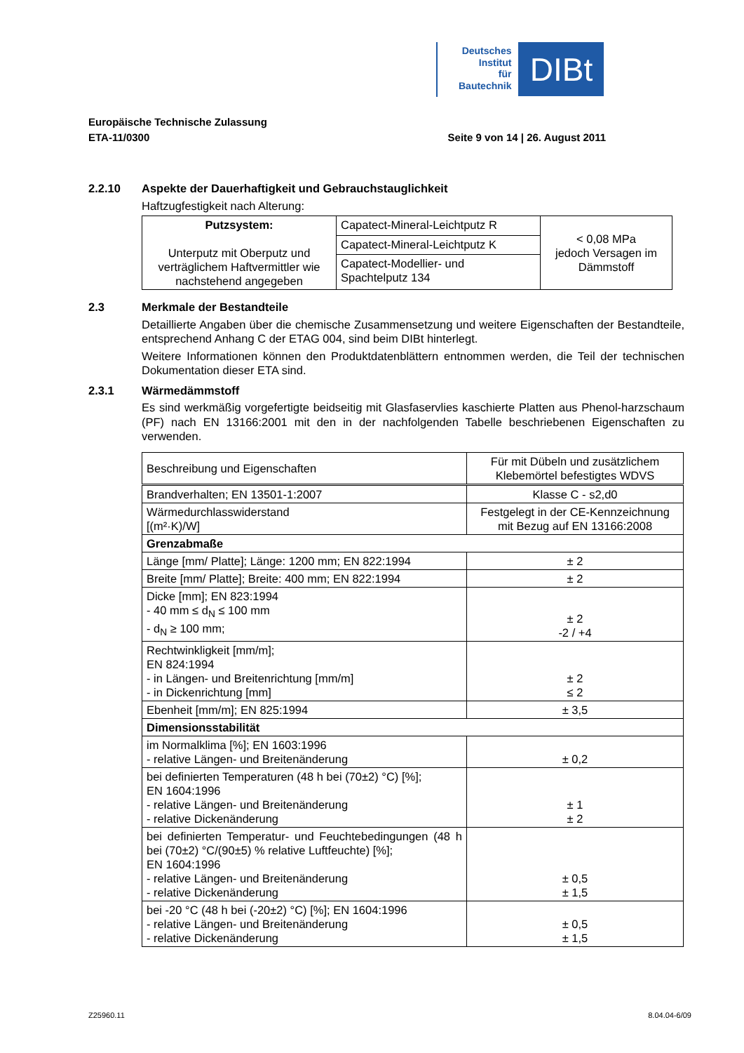Deutsches
Institut
für
Bautechnik
DIBt
Europäische Technische Zulassung
ETA-11/0300 Seite 9 von 14 | 26. August 2011
2.2.10 Aspekte der Dauerhaftigkeit und Gebrauchstauglichkeit
Haftzugfestigkeit nach Alterung:
| Putzsystem: Unterputz mit Oberputz und verträglichem Haftvermittler wie nachstehend angegeben | Capatect-Mineral-Leichtputz R | < 0,08 MPa jedoch Versagen im Dämmstoff |
| | Capatect-Mineral-Leichtputz K | |
| | Capatect-Modellier- und Spachtelputz 134 | |
2.3 Merkmale der Bestandteile
Detaillierte Angaben über die chemische Zusammensetzung und weitere Eigenschaften der Bestandteile, entsprechend Anhang C der ETAG 004, sind beim DIBt hinterlegt.
Weitere Informationen können den Produktdatenblättern entnommen werden, die Teil der technischen Dokumentation dieser ETA sind.
2.3.1 Wärmedämmstoff
Es sind werkmäßig vorgefertigte beidseitig mit Glasfaservlies kaschierte Platten aus Phenol-harzschaum (PF) nach EN 13166:2001 mit den in der nachfolgenden Tabelle beschriebenen Eigenschaften zu verwenden.
| Beschreibung und Eigenschaften | Für mit Dübeln und zusätzlichem Klebemörtel befestigtes WDVS |
| Brandverhalten; EN 13501-1:2007 | Klasse C - s2,d0 |
| Wärmedurchlasswiderstand [(m²·K)/W] | Festgelegt in der CE-Kennzeichnung mit Bezug auf EN 13166:2008 |
| Grenzabmaße | |
| Länge [mm/ Platte]; Länge: 1200 mm; EN 822:1994 | ± 2 |
| Breite [mm/ Platte]; Breite: 400 mm; EN 822:1994 | ± 2 |
| Dicke [mm]; EN 823:1994 - 40 mm ≤ d<sub>N</sub> ≤ 100 mm - d<sub>N</sub> ≥ 100 mm; | ± 2 -2 / +4 |
| Rechtwinkligkeit [mm/m]; EN 824:1994 - in Längen- und Breitenrichtung [mm/m] - in Dickenrichtung [mm] | ± 2 ≤ 2 |
| Ebenheit [mm/m]; EN 825:1994 | ± 3,5 |
| Dimensionsstabilität | |
| im Normalklima [%]; EN 1603:1996 - relative Längen- und Breitenänderung | ± 0,2 |
| bei definierten Temperaturen (48 h bei (70±2) °C) [%]; EN 1604:1996 - relative Längen- und Breitenänderung - relative Dickenänderung | ± 1 ± 2 |
| bei definierten Temperatur- und Feuchtebedingungen (48 h bei (70±2) °C/(90±5) % relative Luftfeuchte) [%]; EN 1604:1996 - relative Längen- und Breitenänderung - relative Dickenänderung | ± 0,5 ± 1,5 |
| bei -20 °C (48 h bei (-20±2) °C) [%]; EN 1604:1996 - relative Längen- und Breitenänderung - relative Dickenänderung | ± 0,5 ± 1,5 |
Z25960.11 8.04.04-6/09